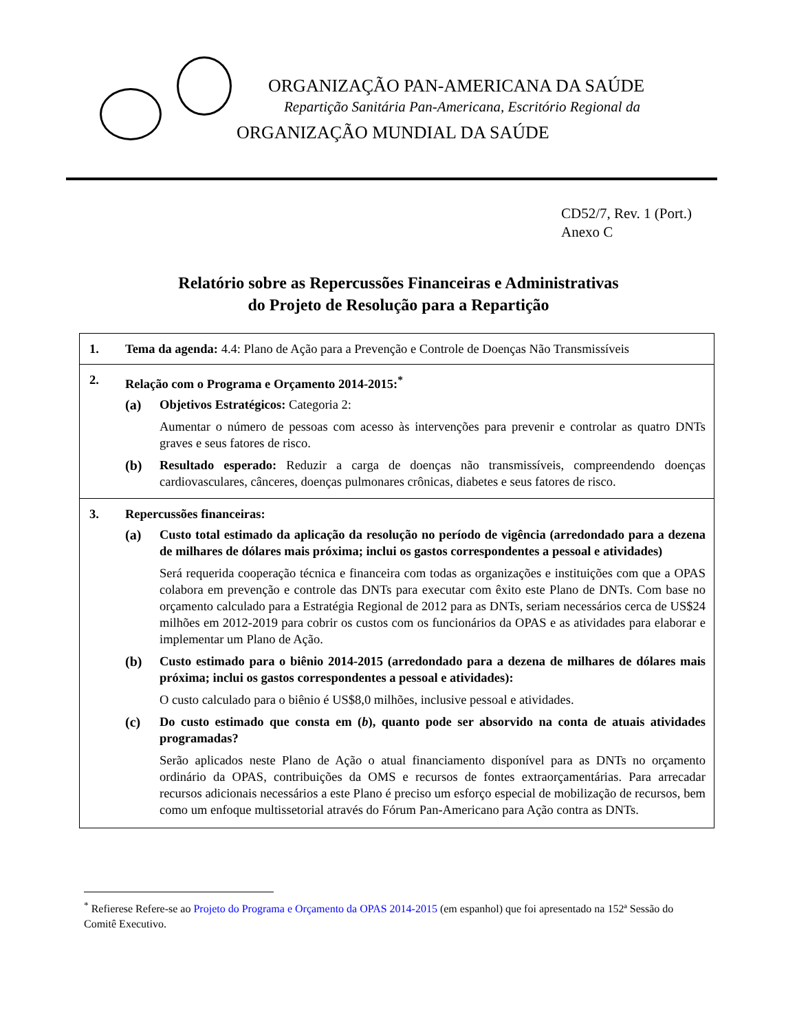ORGANIZAÇÃO PAN-AMERICANA DA SAÚDE
Repartição Sanitária Pan-Americana, Escritório Regional da
ORGANIZAÇÃO MUNDIAL DA SAÚDE
CD52/7, Rev. 1 (Port.)
Anexo C
Relatório sobre as Repercussões Financeiras e Administrativas
do Projeto de Resolução para a Repartição
1. Tema da agenda: 4.4: Plano de Ação para a Prevenção e Controle de Doenças Não Transmissíveis
2. Relação com o Programa e Orçamento 2014-2015:<sup>*</sup>
(a) Objetivos Estratégicos: Categoria 2:
Aumentar o número de pessoas com acesso às intervenções para prevenir e controlar as quatro DNTs graves e seus fatores de risco.
(b) Resultado esperado: Reduzir a carga de doenças não transmissíveis, compreendendo doenças cardiovasculares, cânceres, doenças pulmonares crônicas, diabetes e seus fatores de risco.
3. Repercussões financeiras:
(a) Custo total estimado da aplicação da resolução no período de vigência (arredondado para a dezena de milhares de dólares mais próxima; inclui os gastos correspondentes a pessoal e atividades)
Será requerida cooperação técnica e financeira com todas as organizações e instituições com que a OPAS colabora em prevenção e controle das DNTs para executar com êxito este Plano de DNTs. Com base no orçamento calculado para a Estratégia Regional de 2012 para as DNTs, seriam necessários cerca de US$24 milhões em 2012-2019 para cobrir os custos com os funcionários da OPAS e as atividades para elaborar e implementar um Plano de Ação.
(b) Custo estimado para o biênio 2014-2015 (arredondado para a dezena de milhares de dólares mais próxima; inclui os gastos correspondentes a pessoal e atividades):
O custo calculado para o biênio é US$8,0 milhões, inclusive pessoal e atividades.
(c) Do custo estimado que consta em (b), quanto pode ser absorvido na conta de atuais atividades programadas?
Serão aplicados neste Plano de Ação o atual financiamento disponível para as DNTs no orçamento ordinário da OPAS, contribuições da OMS e recursos de fontes extraorçamentárias. Para arrecadar recursos adicionais necessários a este Plano é preciso um esforço especial de mobilização de recursos, bem como um enfoque multissetorial através do Fórum Pan-Americano para Ação contra as DNTs.
<sup>*</sup> Refierese Refere-se ao Projeto do Programa e Orçamento da OPAS 2014-2015 (em espanhol) que foi apresentado na 152ª Sessão do Comitê Executivo.